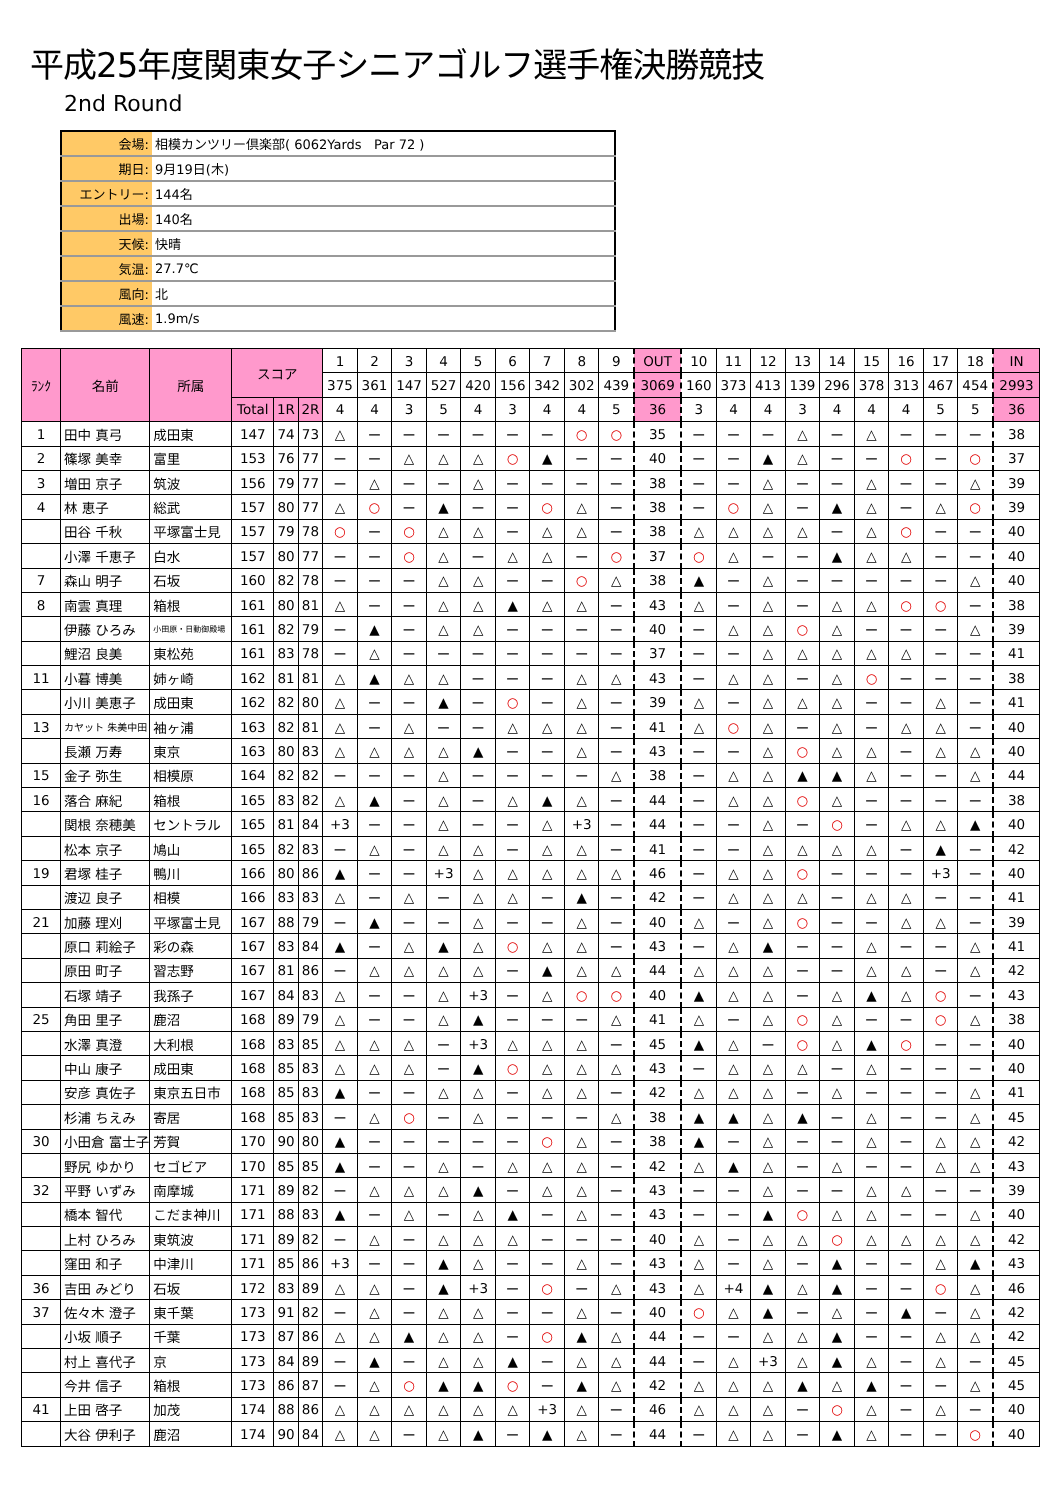平成25年度関東女子シニアゴルフ選手権決勝競技
2nd Round
| 会場: | 相模カンツリー倶楽部( 6062Yards Par 72 ) |
| 期日: | 9月19日(木) |
| エントリー: | 144名 |
| 出場: | 140名 |
| 天候: | 快晴 |
| 気温: | 27.7℃ |
| 風向: | 北 |
| 風速: | 1.9m/s |
| ﾗﾝｸ | 名前 | 所属 | スコア | | | 1 | 2 | 3 | 4 | 5 | 6 | 7 | 8 | 9 | OUT | 10 | 11 | 12 | 13 | 14 | 15 | 16 | 17 | 18 | IN |
| | | | | | | 375 | 361 | 147 | 527 | 420 | 156 | 342 | 302 | 439 | 3069 | 160 | 373 | 413 | 139 | 296 | 378 | 313 | 467 | 454 | 2993 |
| | | | Total | 1R | 2R | 4 | 4 | 3 | 5 | 4 | 3 | 4 | 4 | 5 | 36 | 3 | 4 | 4 | 3 | 4 | 4 | 4 | 5 | 5 | 36 |
| 1 | 田中 真弓 | 成田東 | 147 | 74 | 73 | △ | ー | ー | ー | ー | ー | ー | ○ | ○ | 35 | ー | ー | ー | △ | ー | △ | ー | ー | ー | 38 |
| 2 | 篠塚 美幸 | 富里 | 153 | 76 | 77 | ー | ー | △ | △ | △ | ○ | ▲ | ー | ー | 40 | ー | ー | ▲ | △ | ー | ー | ○ | ー | ○ | 37 |
| 3 | 増田 京子 | 筑波 | 156 | 79 | 77 | ー | △ | ー | ー | △ | ー | ー | ー | ー | 38 | ー | ー | △ | ー | ー | △ | ー | ー | △ | 39 |
| 4 | 林 恵子 | 総武 | 157 | 80 | 77 | △ | ○ | ー | ▲ | ー | ー | ○ | △ | ー | 38 | ー | ○ | △ | ー | ▲ | △ | ー | △ | ○ | 39 |
| | 田谷 千秋 | 平塚富士見 | 157 | 79 | 78 | ○ | ー | ○ | △ | △ | ー | △ | △ | ー | 38 | △ | △ | △ | △ | ー | △ | ○ | ー | ー | 40 |
| | 小澤 千恵子 | 白水 | 157 | 80 | 77 | ー | ー | ○ | △ | ー | △ | △ | ー | ○ | 37 | ○ | △ | ー | ー | ▲ | △ | △ | ー | ー | 40 |
| 7 | 森山 明子 | 石坂 | 160 | 82 | 78 | ー | ー | ー | △ | △ | ー | ー | ○ | △ | 38 | ▲ | ー | △ | ー | ー | ー | ー | ー | △ | 40 |
| 8 | 南雲 真理 | 箱根 | 161 | 80 | 81 | △ | ー | ー | △ | △ | ▲ | △ | △ | ー | 43 | △ | ー | △ | ー | △ | △ | ○ | ○ | ー | 38 |
| | 伊藤 ひろみ | 小田原・日動御殿場 | 161 | 82 | 79 | ー | ▲ | ー | △ | △ | ー | ー | ー | ー | 40 | ー | △ | △ | ○ | △ | ー | ー | ー | △ | 39 |
| | 鯉沼 良美 | 東松苑 | 161 | 83 | 78 | ー | △ | ー | ー | ー | ー | ー | ー | ー | 37 | ー | ー | △ | △ | △ | △ | △ | ー | ー | 41 |
| 11 | 小暮 博美 | 姉ヶ崎 | 162 | 81 | 81 | △ | ▲ | △ | △ | ー | ー | ー | △ | △ | 43 | ー | △ | △ | ー | △ | ○ | ー | ー | ー | 38 |
| | 小川 美恵子 | 成田東 | 162 | 82 | 80 | △ | ー | ー | ▲ | ー | ○ | ー | △ | ー | 39 | △ | ー | △ | △ | △ | ー | ー | △ | ー | 41 |
| 13 | カヤット 朱美中田 | 袖ヶ浦 | 163 | 82 | 81 | △ | ー | △ | ー | ー | △ | △ | △ | ー | 41 | △ | ○ | △ | ー | △ | ー | △ | △ | ー | 40 |
| | 長瀬 万寿 | 東京 | 163 | 80 | 83 | △ | △ | △ | △ | ▲ | ー | ー | △ | ー | 43 | ー | ー | △ | ○ | △ | △ | ー | △ | △ | 40 |
| 15 | 金子 弥生 | 相模原 | 164 | 82 | 82 | ー | ー | ー | △ | ー | ー | ー | ー | △ | 38 | ー | △ | △ | ▲ | ▲ | △ | ー | ー | △ | 44 |
| 16 | 落合 麻紀 | 箱根 | 165 | 83 | 82 | △ | ▲ | ー | △ | ー | △ | ▲ | △ | ー | 44 | ー | △ | △ | ○ | △ | ー | ー | ー | ー | 38 |
| | 関根 奈穂美 | セントラル | 165 | 81 | 84 | +3 | ー | ー | △ | ー | ー | △ | +3 | ー | 44 | ー | ー | △ | ー | ○ | ー | △ | △ | ▲ | 40 |
| | 松本 京子 | 鳩山 | 165 | 82 | 83 | ー | △ | ー | △ | △ | ー | △ | △ | ー | 41 | ー | ー | △ | △ | △ | △ | ー | ▲ | ー | 42 |
| 19 | 君塚 桂子 | 鴨川 | 166 | 80 | 86 | ▲ | ー | ー | +3 | △ | △ | △ | △ | △ | 46 | ー | △ | △ | ○ | ー | ー | ー | +3 | ー | 40 |
| | 渡辺 良子 | 相模 | 166 | 83 | 83 | △ | ー | △ | ー | △ | △ | ー | ▲ | ー | 42 | ー | △ | △ | △ | ー | △ | △ | ー | ー | 41 |
| 21 | 加藤 理刈 | 平塚富士見 | 167 | 88 | 79 | ー | ▲ | ー | ー | △ | ー | ー | △ | ー | 40 | △ | ー | △ | ○ | ー | ー | △ | △ | ー | 39 |
| | 原口 莉絵子 | 彩の森 | 167 | 83 | 84 | ▲ | ー | △ | ▲ | △ | ○ | △ | △ | ー | 43 | ー | △ | ▲ | ー | ー | △ | ー | ー | △ | 41 |
| | 原田 町子 | 習志野 | 167 | 81 | 86 | ー | △ | △ | △ | △ | ー | ▲ | △ | △ | 44 | △ | △ | △ | ー | ー | △ | △ | ー | △ | 42 |
| | 石塚 靖子 | 我孫子 | 167 | 84 | 83 | △ | ー | ー | △ | +3 | ー | △ | ○ | ○ | 40 | ▲ | △ | △ | ー | △ | ▲ | △ | ○ | ー | 43 |
| 25 | 角田 里子 | 鹿沼 | 168 | 89 | 79 | △ | ー | ー | △ | ▲ | ー | ー | ー | △ | 41 | △ | ー | △ | ○ | △ | ー | ー | ○ | △ | 38 |
| | 水澤 真澄 | 大利根 | 168 | 83 | 85 | △ | △ | △ | ー | +3 | △ | △ | △ | ー | 45 | ▲ | △ | ー | ○ | △ | ▲ | ○ | ー | ー | 40 |
| | 中山 康子 | 成田東 | 168 | 85 | 83 | △ | △ | △ | ー | ▲ | ○ | △ | △ | △ | 43 | ー | △ | △ | △ | ー | △ | ー | ー | ー | 40 |
| | 安彦 真佐子 | 東京五日市 | 168 | 85 | 83 | ▲ | ー | ー | △ | △ | ー | △ | △ | ー | 42 | △ | △ | △ | ー | △ | ー | ー | ー | △ | 41 |
| | 杉浦 ちえみ | 寄居 | 168 | 85 | 83 | ー | △ | ○ | ー | △ | ー | ー | ー | △ | 38 | ▲ | ▲ | △ | ▲ | ー | △ | ー | ー | △ | 45 |
| 30 | 小田倉 富士子 | 芳賀 | 170 | 90 | 80 | ▲ | ー | ー | ー | ー | ー | ○ | △ | ー | 38 | ▲ | ー | △ | ー | ー | △ | ー | △ | △ | 42 |
| | 野尻 ゆかり | セゴビア | 170 | 85 | 85 | ▲ | ー | ー | △ | ー | △ | △ | △ | ー | 42 | △ | ▲ | △ | ー | △ | ー | ー | △ | △ | 43 |
| 32 | 平野 いずみ | 南摩城 | 171 | 89 | 82 | ー | △ | △ | △ | ▲ | ー | △ | △ | ー | 43 | ー | ー | △ | ー | ー | △ | △ | ー | ー | 39 |
| | 橋本 智代 | こだま神川 | 171 | 88 | 83 | ▲ | ー | △ | ー | △ | ▲ | ー | △ | ー | 43 | ー | ー | ▲ | ○ | △ | △ | ー | ー | △ | 40 |
| | 上村 ひろみ | 東筑波 | 171 | 89 | 82 | ー | △ | ー | △ | △ | △ | ー | ー | ー | 40 | △ | ー | △ | △ | ○ | △ | △ | △ | △ | 42 |
| | 窪田 和子 | 中津川 | 171 | 85 | 86 | +3 | ー | ー | ▲ | △ | ー | ー | △ | ー | 43 | △ | ー | △ | ー | ▲ | ー | ー | △ | ▲ | 43 |
| 36 | 吉田 みどり | 石坂 | 172 | 83 | 89 | △ | △ | ー | ▲ | +3 | ー | ○ | ー | △ | 43 | △ | +4 | ▲ | △ | ▲ | ー | ー | ○ | △ | 46 |
| 37 | 佐々木 澄子 | 東千葉 | 173 | 91 | 82 | ー | △ | ー | △ | △ | ー | ー | △ | ー | 40 | ○ | △ | ▲ | ー | △ | ー | ▲ | ー | △ | 42 |
| | 小坂 順子 | 千葉 | 173 | 87 | 86 | △ | △ | ▲ | △ | △ | ー | ○ | ▲ | △ | 44 | ー | ー | △ | △ | ▲ | ー | ー | △ | △ | 42 |
| | 村上 喜代子 | 京 | 173 | 84 | 89 | ー | ▲ | ー | △ | △ | ▲ | ー | △ | △ | 44 | ー | △ | +3 | △ | ▲ | △ | ー | △ | ー | 45 |
| | 今井 信子 | 箱根 | 173 | 86 | 87 | ー | △ | ○ | ▲ | ▲ | ○ | ー | ▲ | △ | 42 | △ | △ | △ | ▲ | △ | ▲ | ー | ー | △ | 45 |
| 41 | 上田 啓子 | 加茂 | 174 | 88 | 86 | △ | △ | △ | △ | △ | △ | +3 | △ | ー | 46 | △ | △ | △ | ー | ○ | △ | ー | △ | ー | 40 |
| | 大谷 伊利子 | 鹿沼 | 174 | 90 | 84 | △ | △ | ー | △ | ▲ | ー | ▲ | △ | ー | 44 | ー | △ | △ | ー | ▲ | △ | ー | ー | ○ | 40 |